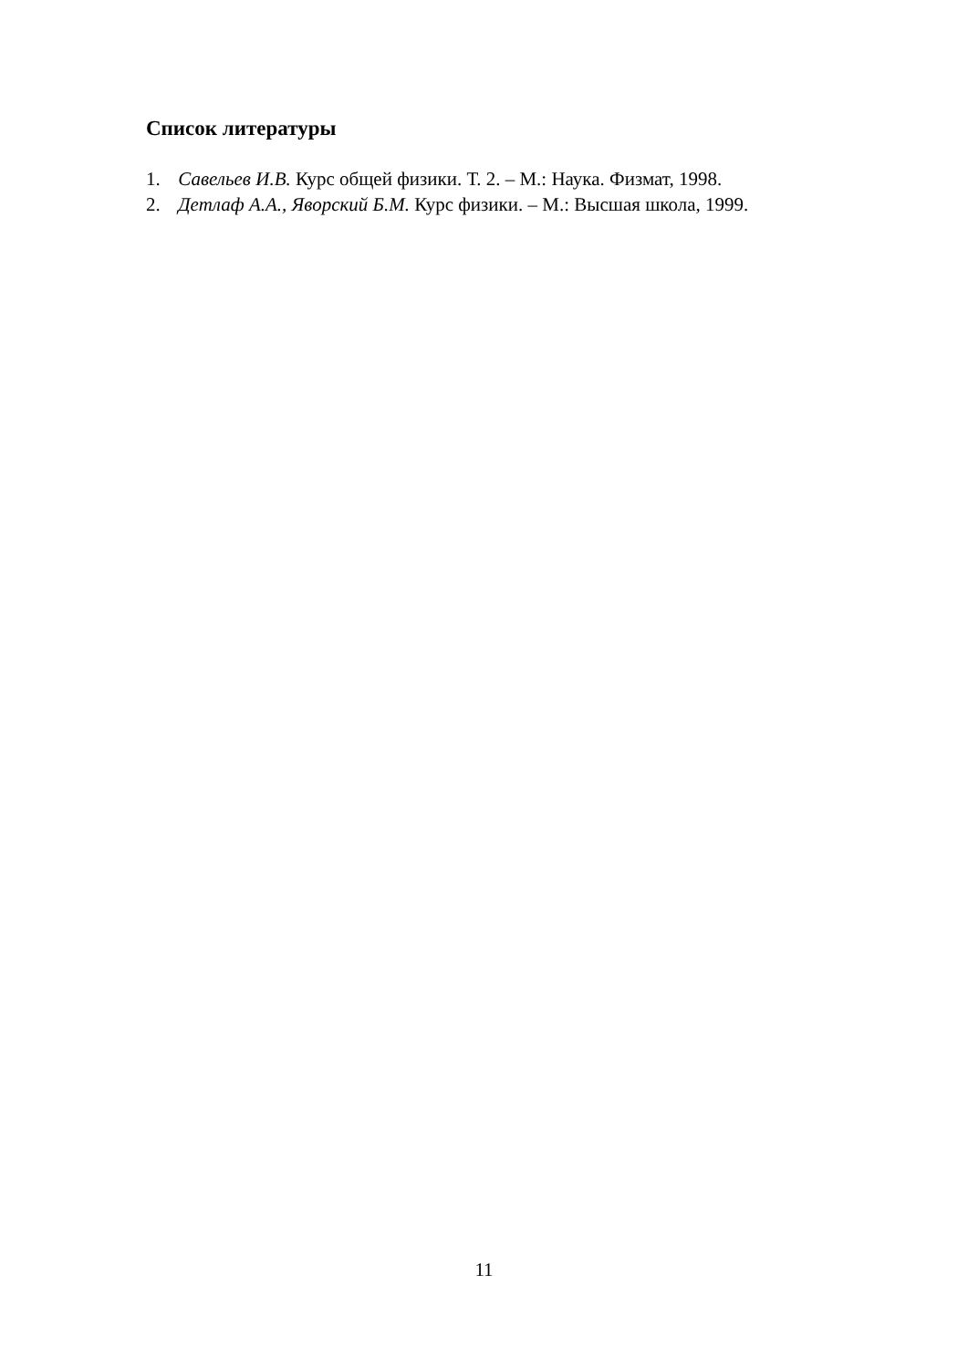Список литературы
1. Савельев И.В. Курс общей физики. Т. 2. – М.: Наука. Физмат, 1998.
2. Детлаф А.А., Яворский Б.М. Курс физики. – М.: Высшая школа, 1999.
11